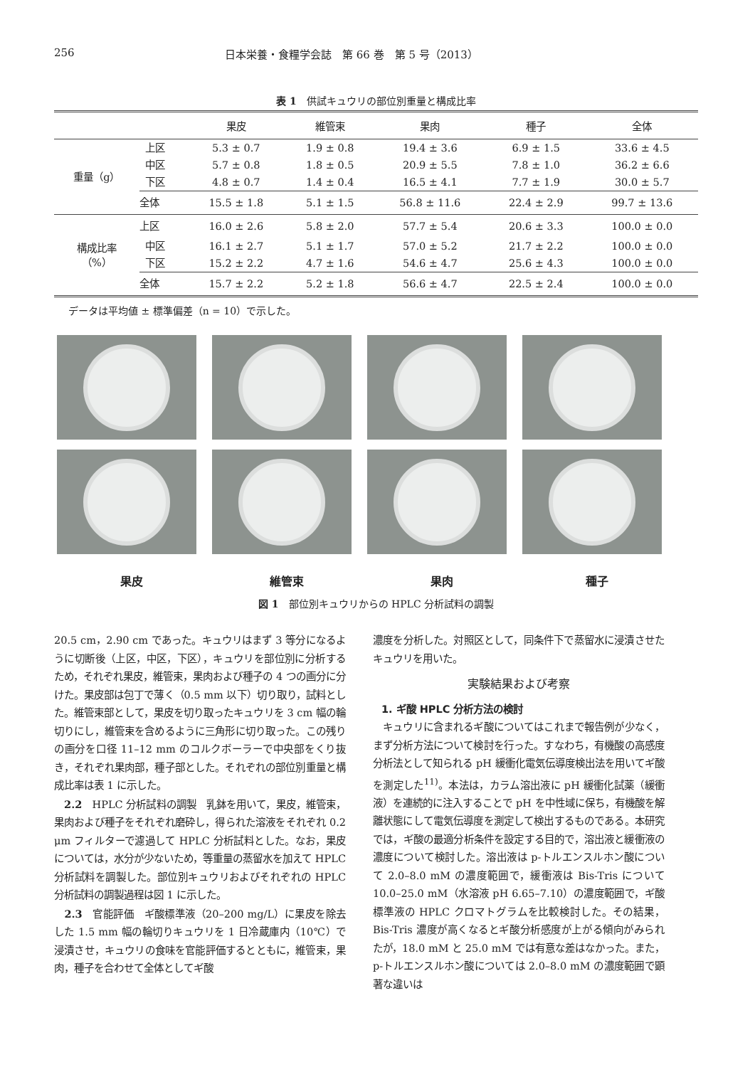256 日本栄養・食糧学会誌　第 66 巻　第 5 号（2013）
表 1　供試キュウリの部位別重量と構成比率
| | | 果皮 | 維管束 | 果肉 | 種子 | 全体 |
| --- | --- | --- | --- | --- | --- | --- |
| 重量（g） | 上区 | 5.3 ± 0.7 | 1.9 ± 0.8 | 19.4 ± 3.6 | 6.9 ± 1.5 | 33.6 ± 4.5 |
| | 中区 | 5.7 ± 0.8 | 1.8 ± 0.5 | 20.9 ± 5.5 | 7.8 ± 1.0 | 36.2 ± 6.6 |
| | 下区 | 4.8 ± 0.7 | 1.4 ± 0.4 | 16.5 ± 4.1 | 7.7 ± 1.9 | 30.0 ± 5.7 |
| | 全体 | 15.5 ± 1.8 | 5.1 ± 1.5 | 56.8 ± 11.6 | 22.4 ± 2.9 | 99.7 ± 13.6 |
| 構成比率 （%） | 上区 | 16.0 ± 2.6 | 5.8 ± 2.0 | 57.7 ± 5.4 | 20.6 ± 3.3 | 100.0 ± 0.0 |
| | 中区 | 16.1 ± 2.7 | 5.1 ± 1.7 | 57.0 ± 5.2 | 21.7 ± 2.2 | 100.0 ± 0.0 |
| | 下区 | 15.2 ± 2.2 | 4.7 ± 1.6 | 54.6 ± 4.7 | 25.6 ± 4.3 | 100.0 ± 0.0 |
| | 全体 | 15.7 ± 2.2 | 5.2 ± 1.8 | 56.6 ± 4.7 | 22.5 ± 2.4 | 100.0 ± 0.0 |
データは平均値 ± 標準偏差（n = 10）で示した。
果皮 維管束 果肉 種子
図 1　部位別キュウリからの HPLC 分析試料の調製
20.5 cm，2.90 cm であった。キュウリはまず 3 等分になるように切断後（上区，中区，下区），キュウリを部位別に分析するため，それぞれ果皮，維管束，果肉および種子の 4 つの画分に分けた。果皮部は包丁で薄く（0.5 mm 以下）切り取り，試料とした。維管束部として，果皮を切り取ったキュウリを 3 cm 幅の輪切りにし，維管束を含めるように三角形に切り取った。この残りの画分を口径 11–12 mm のコルクボーラーで中央部をくり抜き，それぞれ果肉部，種子部とした。それぞれの部位別重量と構成比率は表 1 に示した。
　2.2　HPLC 分析試料の調製　乳鉢を用いて，果皮，維管束，果肉および種子をそれぞれ磨砕し，得られた溶液をそれぞれ 0.2 μm フィルターで濾過して HPLC 分析試料とした。なお，果皮については，水分が少ないため，等重量の蒸留水を加えて HPLC 分析試料を調製した。部位別キュウリおよびそれぞれの HPLC 分析試料の調製過程は図 1 に示した。
　2.3　官能評価　ギ酸標準液（20–200 mg/L）に果皮を除去した 1.5 mm 幅の輪切りキュウリを 1 日冷蔵庫内（10℃）で浸漬させ，キュウリの食味を官能評価するとともに，維管束，果肉，種子を合わせて全体としてギ酸
濃度を分析した。対照区として，同条件下で蒸留水に浸漬させたキュウリを用いた。
実験結果および考察
1. ギ酸 HPLC 分析方法の検討
　キュウリに含まれるギ酸についてはこれまで報告例が少なく，まず分析方法について検討を行った。すなわち，有機酸の高感度分析法として知られる pH 緩衝化電気伝導度検出法を用いてギ酸を測定した<sup>11)</sup>。本法は，カラム溶出液に pH 緩衝化試薬（緩衝液）を連続的に注入することで pH を中性域に保ち，有機酸を解離状態にして電気伝導度を測定して検出するものである。本研究では，ギ酸の最適分析条件を設定する目的で，溶出液と緩衝液の濃度について検討した。溶出液は p-トルエンスルホン酸について 2.0–8.0 mM の濃度範囲で，緩衝液は Bis-Tris について 10.0–25.0 mM（水溶液 pH 6.65–7.10）の濃度範囲で，ギ酸標準液の HPLC クロマトグラムを比較検討した。その結果，Bis-Tris 濃度が高くなるとギ酸分析感度が上がる傾向がみられたが，18.0 mM と 25.0 mM では有意な差はなかった。また，p-トルエンスルホン酸については 2.0–8.0 mM の濃度範囲で顕著な違いは